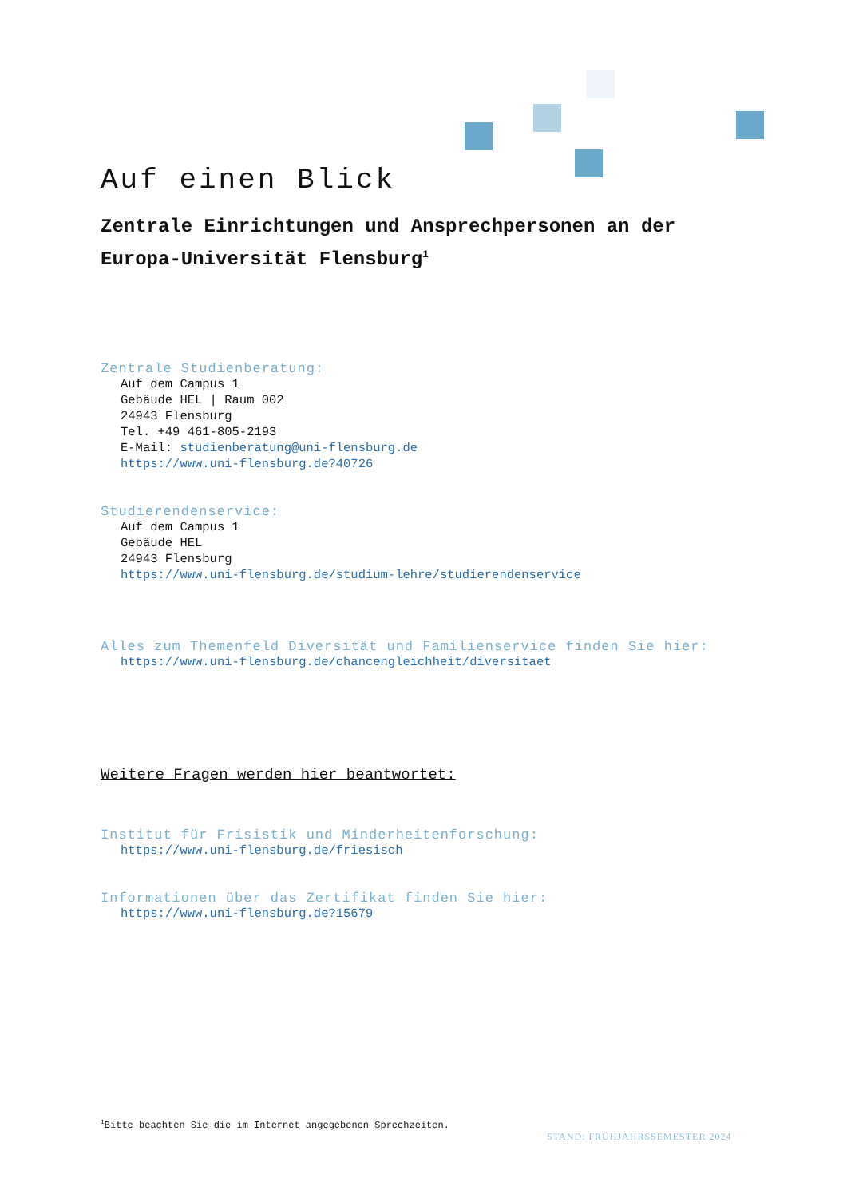Auf einen Blick
Zentrale Einrichtungen und Ansprechpersonen an der Europa-Universität Flensburg<sup>1</sup>
Zentrale Studienberatung:
Auf dem Campus 1
Gebäude HEL | Raum 002
24943 Flensburg
Tel. +49 461-805-2193
E-Mail: studienberatung@uni-flensburg.de
https://www.uni-flensburg.de?40726
Studierendenservice:
Auf dem Campus 1
Gebäude HEL
24943 Flensburg
https://www.uni-flensburg.de/studium-lehre/studierendenservice
Alles zum Themenfeld Diversität und Familienservice finden Sie hier:
https://www.uni-flensburg.de/chancengleichheit/diversitaet
Weitere Fragen werden hier beantwortet:
Institut für Frisistik und Minderheitenforschung:
https://www.uni-flensburg.de/friesisch
Informationen über das Zertifikat finden Sie hier:
https://www.uni-flensburg.de?15679
<sup>1</sup> Bitte beachten Sie die im Internet angegebenen Sprechzeiten.
STAND: FRÜHJAHRSSEMESTER 2024